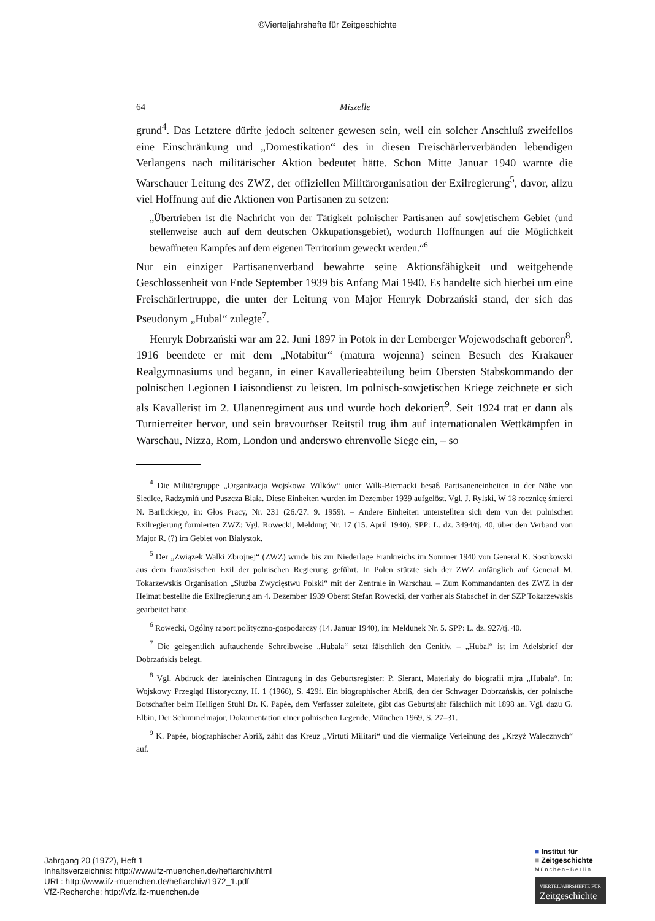©Vierteljahrshefte für Zeitgeschichte
64 Miszelle
grund<sup>4</sup>. Das Letztere dürfte jedoch seltener gewesen sein, weil ein solcher Anschluß zweifellos eine Einschränkung und „Domestikation“ des in diesen Freischärlerverbänden lebendigen Verlangens nach militärischer Aktion bedeutet hätte. Schon Mitte Januar 1940 warnte die Warschauer Leitung des ZWZ, der offiziellen Militärorganisation der Exilregierung<sup>5</sup>, davor, allzu viel Hoffnung auf die Aktionen von Partisanen zu setzen:
„Übertrieben ist die Nachricht von der Tätigkeit polnischer Partisanen auf sowjetischem Gebiet (und stellenweise auch auf dem deutschen Okkupationsgebiet), wodurch Hoffnungen auf die Möglichkeit bewaffneten Kampfes auf dem eigenen Territorium geweckt werden.“<sup>6</sup>
Nur ein einziger Partisanenverband bewahrte seine Aktionsfähigkeit und weitgehende Geschlossenheit von Ende September 1939 bis Anfang Mai 1940. Es handelte sich hierbei um eine Freischärlertruppe, die unter der Leitung von Major Henryk Dobrzański stand, der sich das Pseudonym „Hubal“ zulegte<sup>7</sup>.
Henryk Dobrzański war am 22. Juni 1897 in Potok in der Lemberger Wojewodschaft geboren<sup>8</sup>. 1916 beendete er mit dem „Notabitur“ (matura wojenna) seinen Besuch des Krakauer Realgymnasiums und begann, in einer Kavallerieabteilung beim Obersten Stabskommando der polnischen Legionen Liaisondienst zu leisten. Im polnisch-sowjetischen Kriege zeichnete er sich als Kavallerist im 2. Ulanenregiment aus und wurde hoch dekoriert<sup>9</sup>. Seit 1924 trat er dann als Turnierreiter hervor, und sein bravouröser Reitstil trug ihm auf internationalen Wettkämpfen in Warschau, Nizza, Rom, London und anderswo ehrenvolle Siege ein, – so
<sup>4</sup> Die Militärgruppe „Organizacja Wojskowa Wilków“ unter Wilk-Biernacki besaß Partisaneneinheiten in der Nähe von Siedlce, Radzymiń und Puszcza Biała. Diese Einheiten wurden im Dezember 1939 aufgelöst. Vgl. J. Rylski, W 18 rocznicę śmierci N. Barlickiego, in: Głos Pracy, Nr. 231 (26./27. 9. 1959). – Andere Einheiten unterstellten sich dem von der polnischen Exilregierung formierten ZWZ: Vgl. Rowecki, Meldung Nr. 17 (15. April 1940). SPP: L. dz. 3494/tj. 40, über den Verband von Major R. (?) im Gebiet von Bialystok.
<sup>5</sup> Der „Związek Walki Zbrojnej“ (ZWZ) wurde bis zur Niederlage Frankreichs im Sommer 1940 von General K. Sosnkowski aus dem französischen Exil der polnischen Regierung geführt. In Polen stützte sich der ZWZ anfänglich auf General M. Tokarzewskis Organisation „Służba Zwycięstwu Polski“ mit der Zentrale in Warschau. – Zum Kommandanten des ZWZ in der Heimat bestellte die Exilregierung am 4. Dezember 1939 Oberst Stefan Rowecki, der vorher als Stabschef in der SZP Tokarzewskis gearbeitet hatte.
<sup>6</sup> Rowecki, Ogólny raport polityczno-gospodarczy (14. Januar 1940), in: Meldunek Nr. 5. SPP: L. dz. 927/tj. 40.
<sup>7</sup> Die gelegentlich auftauchende Schreibweise „Hubala“ setzt fälschlich den Genitiv. – „Hubal“ ist im Adelsbrief der Dobrzańskis belegt.
<sup>8</sup> Vgl. Abdruck der lateinischen Eintragung in das Geburtsregister: P. Sierant, Materiały do biografii mjra „Hubala“. In: Wojskowy Przegląd Historyczny, H. 1 (1966), S. 429f. Ein biographischer Abriß, den der Schwager Dobrzańskis, der polnische Botschafter beim Heiligen Stuhl Dr. K. Papée, dem Verfasser zuleitete, gibt das Geburtsjahr fälschlich mit 1898 an. Vgl. dazu G. Elbin, Der Schimmelmajor, Dokumentation einer polnischen Legende, München 1969, S. 27–31.
<sup>9</sup> K. Papée, biographischer Abriß, zählt das Kreuz „Virtuti Militari“ und die viermalige Verleihung des „Krzyż Walecznych“ auf.
Jahrgang 20 (1972), Heft 1
Inhaltsverzeichnis: http://www.ifz-muenchen.de/heftarchiv.html
URL: http://www.ifz-muenchen.de/heftarchiv/1972_1.pdf
VfZ-Recherche: http://vfz.ifz-muenchen.de
■ Institut für
■ Zeitgeschichte
München–Berlin
VIERTELJAHRSHEFTE FÜR
Zeitgeschichte